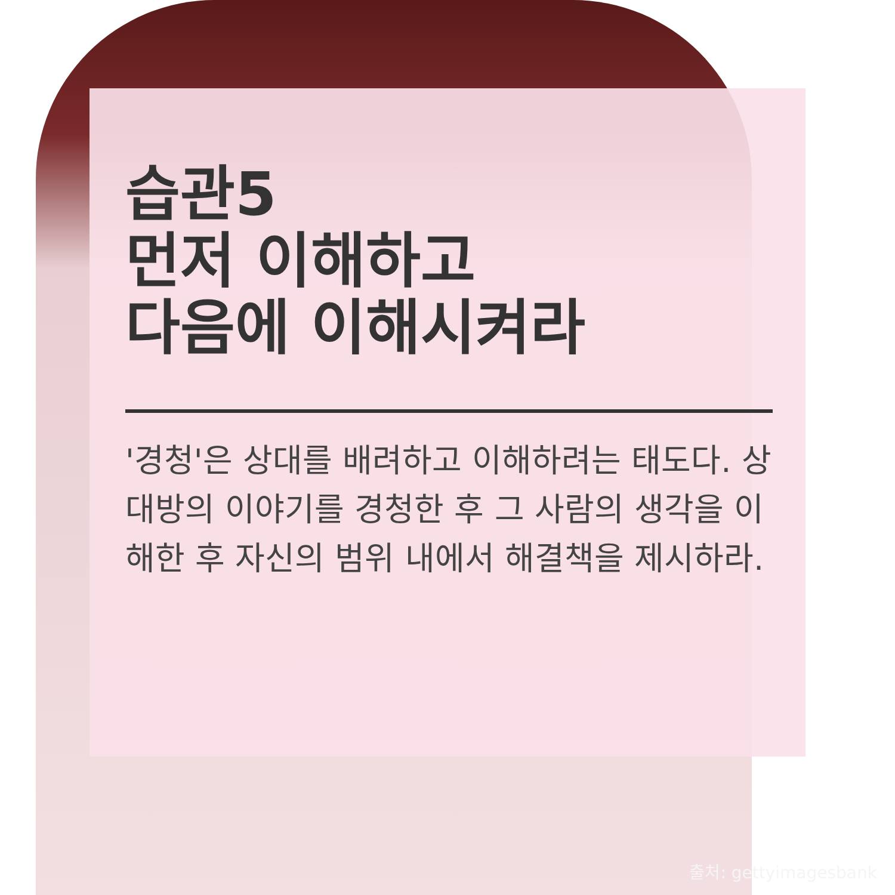습관5
먼저 이해하고
다음에 이해시켜라
'경청'은 상대를 배려하고 이해하려는 태도다. 상대방의 이야기를 경청한 후 그 사람의 생각을 이해한 후 자신의 범위 내에서 해결책을 제시하라.
출처: gettyimagesbank